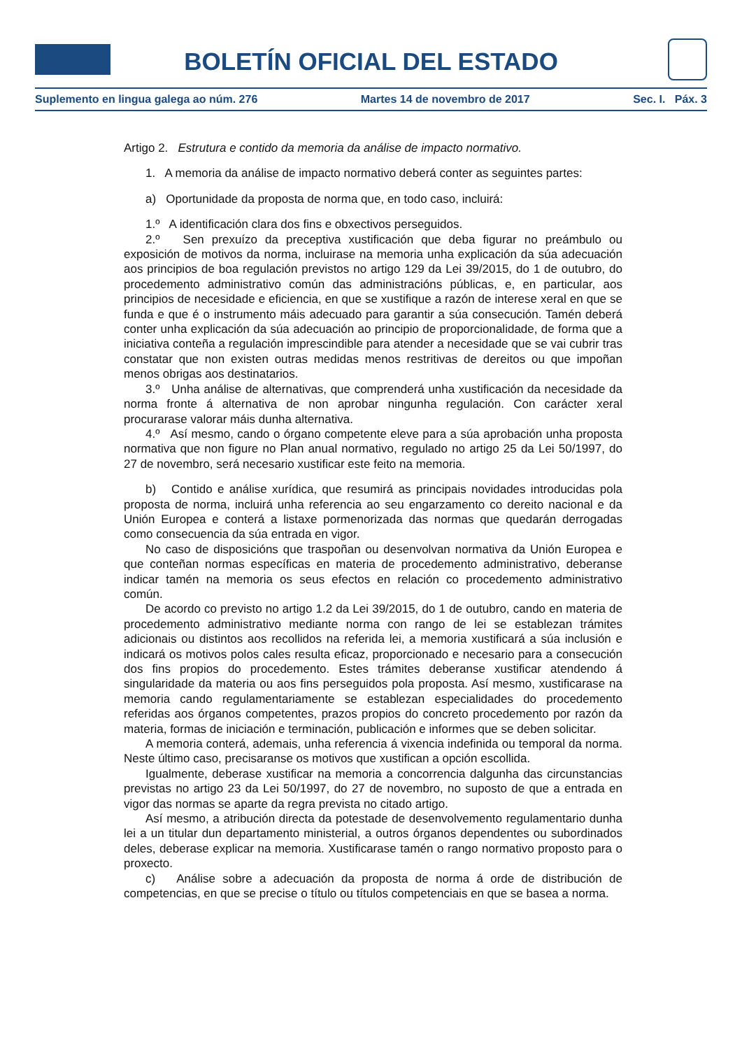BOLETÍN OFICIAL DEL ESTADO
Suplemento en lingua galega ao núm. 276 Martes 14 de novembro de 2017 Sec. I. Páx. 3
Artigo 2. Estrutura e contido da memoria da análise de impacto normativo.
1. A memoria da análise de impacto normativo deberá conter as seguintes partes:
a) Oportunidade da proposta de norma que, en todo caso, incluirá:
1.º A identificación clara dos fins e obxectivos perseguidos.
2.º Sen prexuízo da preceptiva xustificación que deba figurar no preámbulo ou exposición de motivos da norma, incluirase na memoria unha explicación da súa adecuación aos principios de boa regulación previstos no artigo 129 da Lei 39/2015, do 1 de outubro, do procedemento administrativo común das administracións públicas, e, en particular, aos principios de necesidade e eficiencia, en que se xustifique a razón de interese xeral en que se funda e que é o instrumento máis adecuado para garantir a súa consecución. Tamén deberá conter unha explicación da súa adecuación ao principio de proporcionalidade, de forma que a iniciativa conteña a regulación imprescindible para atender a necesidade que se vai cubrir tras constatar que non existen outras medidas menos restritivas de dereitos ou que impoñan menos obrigas aos destinatarios.
3.º Unha análise de alternativas, que comprenderá unha xustificación da necesidade da norma fronte á alternativa de non aprobar ningunha regulación. Con carácter xeral procurarase valorar máis dunha alternativa.
4.º Así mesmo, cando o órgano competente eleve para a súa aprobación unha proposta normativa que non figure no Plan anual normativo, regulado no artigo 25 da Lei 50/1997, do 27 de novembro, será necesario xustificar este feito na memoria.
b) Contido e análise xurídica, que resumirá as principais novidades introducidas pola proposta de norma, incluirá unha referencia ao seu engarzamento co dereito nacional e da Unión Europea e conterá a listaxe pormenorizada das normas que quedarán derrogadas como consecuencia da súa entrada en vigor.
No caso de disposicións que traspoñan ou desenvolvan normativa da Unión Europea e que conteñan normas específicas en materia de procedemento administrativo, deberanse indicar tamén na memoria os seus efectos en relación co procedemento administrativo común.
De acordo co previsto no artigo 1.2 da Lei 39/2015, do 1 de outubro, cando en materia de procedemento administrativo mediante norma con rango de lei se establezan trámites adicionais ou distintos aos recollidos na referida lei, a memoria xustificará a súa inclusión e indicará os motivos polos cales resulta eficaz, proporcionado e necesario para a consecución dos fins propios do procedemento. Estes trámites deberanse xustificar atendendo á singularidade da materia ou aos fins perseguidos pola proposta. Así mesmo, xustificarase na memoria cando regulamentariamente se establezan especialidades do procedemento referidas aos órganos competentes, prazos propios do concreto procedemento por razón da materia, formas de iniciación e terminación, publicación e informes que se deben solicitar.
A memoria conterá, ademais, unha referencia á vixencia indefinida ou temporal da norma. Neste último caso, precisaranse os motivos que xustifican a opción escollida.
Igualmente, deberase xustificar na memoria a concorrencia dalgunha das circunstancias previstas no artigo 23 da Lei 50/1997, do 27 de novembro, no suposto de que a entrada en vigor das normas se aparte da regra prevista no citado artigo.
Así mesmo, a atribución directa da potestade de desenvolvemento regulamentario dunha lei a un titular dun departamento ministerial, a outros órganos dependentes ou subordinados deles, deberase explicar na memoria. Xustificarase tamén o rango normativo proposto para o proxecto.
c) Análise sobre a adecuación da proposta de norma á orde de distribución de competencias, en que se precise o título ou títulos competenciais en que se basea a norma.